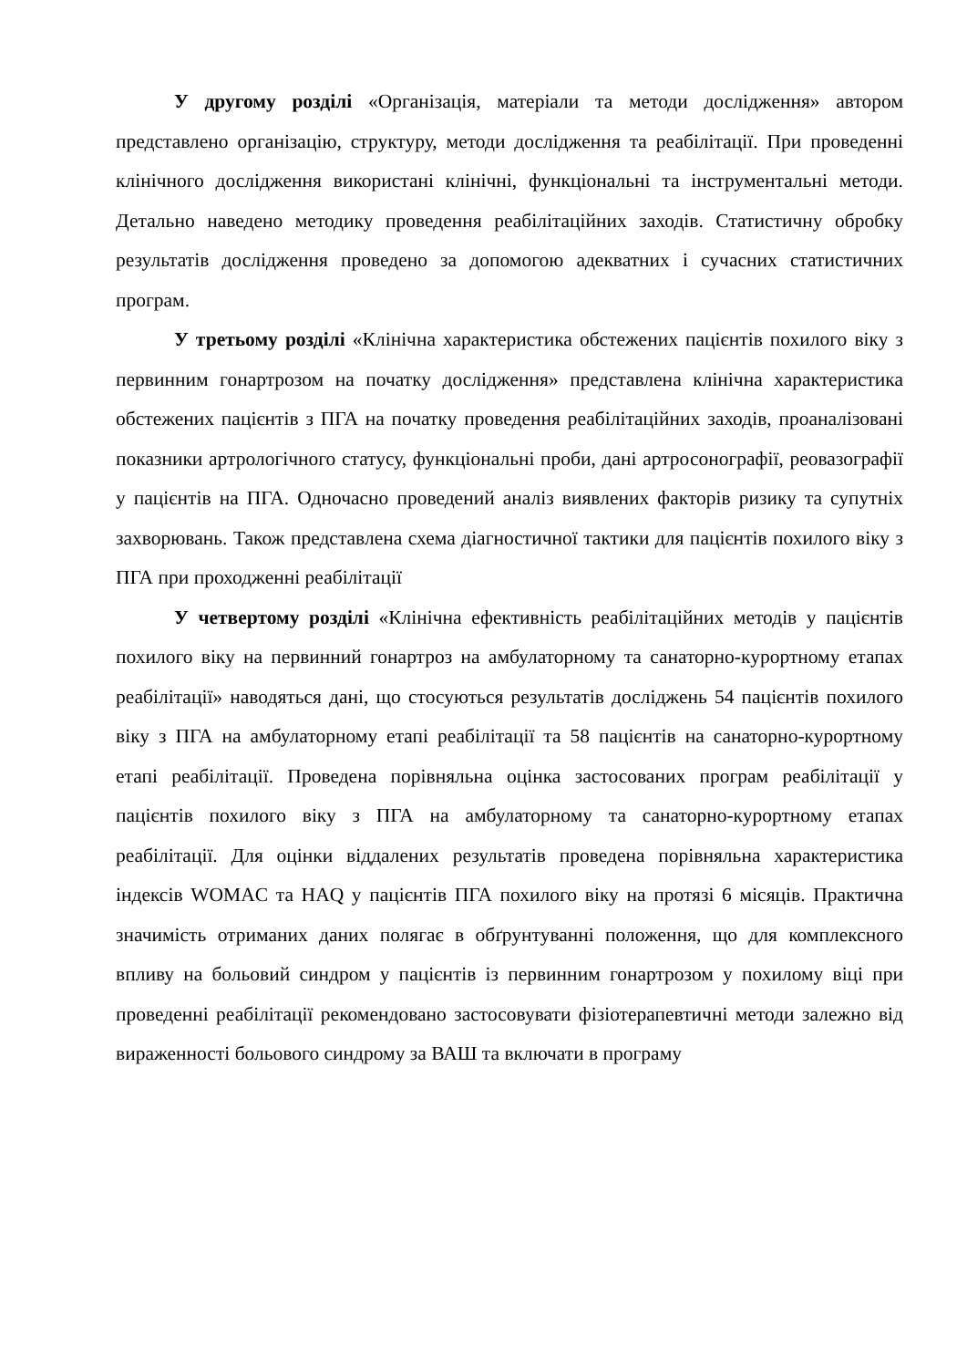У другому розділі «Організація, матеріали та методи дослідження» автором представлено організацію, структуру, методи дослідження та реабілітації. При проведенні клінічного дослідження використані клінічні, функціональні та інструментальні методи. Детально наведено методику проведення реабілітаційних заходів. Статистичну обробку результатів дослідження проведено за допомогою адекватних і сучасних статистичних програм.
У третьому розділі «Клінічна характеристика обстежених пацієнтів похилого віку з первинним гонартрозом на початку дослідження» представлена клінічна характеристика обстежених пацієнтів з ПГА на початку проведення реабілітаційних заходів, проаналізовані показники артрологічного статусу, функціональні проби, дані артросонографії, реовазографії у пацієнтів на ПГА. Одночасно проведений аналіз виявлених факторів ризику та супутніх захворювань. Також представлена схема діагностичної тактики для пацієнтів похилого віку з ПГА при проходженні реабілітації
У четвертому розділі «Клінічна ефективність реабілітаційних методів у пацієнтів похилого віку на первинний гонартроз на амбулаторному та санаторно-курортному етапах реабілітації» наводяться дані, що стосуються результатів досліджень 54 пацієнтів похилого віку з ПГА на амбулаторному етапі реабілітації та 58 пацієнтів на санаторно-курортному етапі реабілітації. Проведена порівняльна оцінка застосованих програм реабілітації у пацієнтів похилого віку з ПГА на амбулаторному та санаторно-курортному етапах реабілітації. Для оцінки віддалених результатів проведена порівняльна характеристика індексів WOMAC та HAQ у пацієнтів ПГА похилого віку на протязі 6 місяців. Практична значимість отриманих даних полягає в обґрунтуванні положення, що для комплексного впливу на больовий синдром у пацієнтів із первинним гонартрозом у похилому віці при проведенні реабілітації рекомендовано застосовувати фізіотерапевтичні методи залежно від вираженності больового синдрому за ВАШ та включати в програму